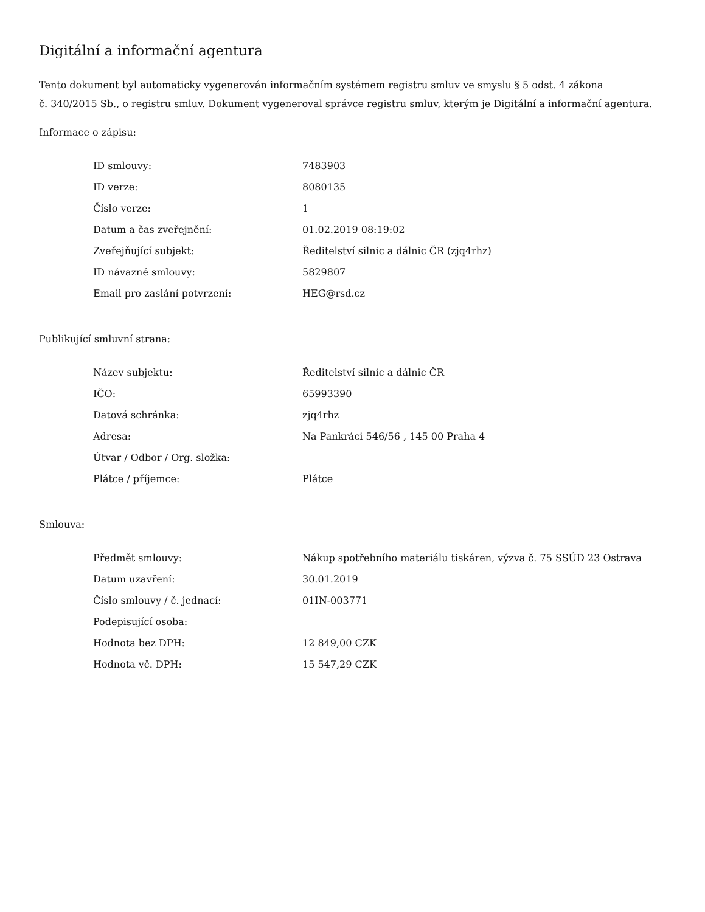Digitální a informační agentura
Tento dokument byl automaticky vygenerován informačním systémem registru smluv ve smyslu § 5 odst. 4 zákona
č. 340/2015 Sb., o registru smluv. Dokument vygeneroval správce registru smluv, kterým je Digitální a informační agentura.
Informace o zápisu:
| ID smlouvy: | 7483903 |
| ID verze: | 8080135 |
| Číslo verze: | 1 |
| Datum a čas zveřejnění: | 01.02.2019 08:19:02 |
| Zveřejňující subjekt: | Ředitelství silnic a dálnic ČR (zjq4rhz) |
| ID návazné smlouvy: | 5829807 |
| Email pro zaslání potvrzení: | HEG@rsd.cz |
Publikující smluvní strana:
| Název subjektu: | Ředitelství silnic a dálnic ČR |
| IČO: | 65993390 |
| Datová schránka: | zjq4rhz |
| Adresa: | Na Pankráci 546/56 , 145 00 Praha 4 |
| Útvar / Odbor / Org. složka: | |
| Plátce / příjemce: | Plátce |
Smlouva:
| Předmět smlouvy: | Nákup spotřebního materiálu tiskáren, výzva č. 75 SSÚD 23 Ostrava |
| Datum uzavření: | 30.01.2019 |
| Číslo smlouvy / č. jednací: | 01IN-003771 |
| Podepisující osoba: | |
| Hodnota bez DPH: | 12 849,00 CZK |
| Hodnota vč. DPH: | 15 547,29 CZK |